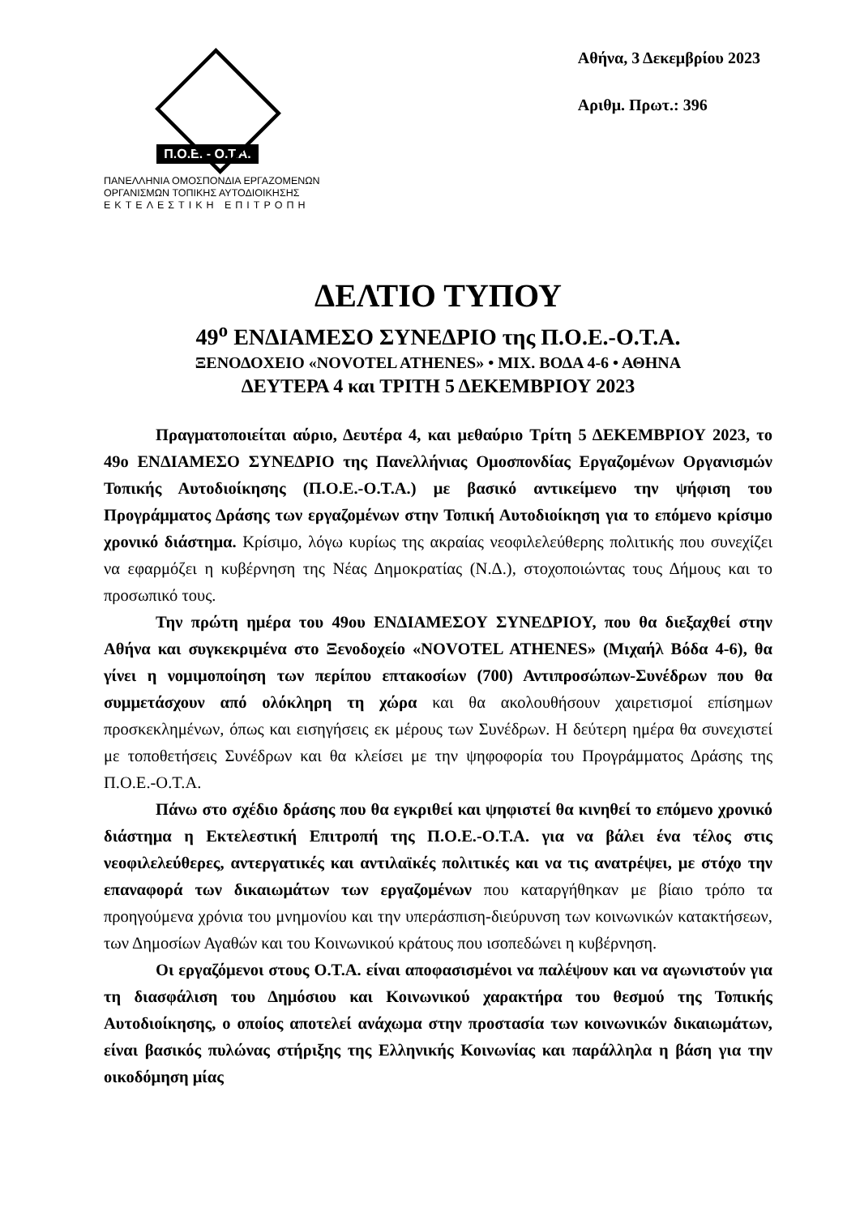Π.Ο.Ε. - Ο.Τ.Α.
ΠΑΝΕΛΛΗΝΙΑ ΟΜΟΣΠΟΝΔΙΑ ΕΡΓΑΖΟΜΕΝΩΝ
ΟΡΓΑΝΙΣΜΩΝ ΤΟΠΙΚΗΣ ΑΥΤΟΔΙΟΙΚΗΣΗΣ
ΕΚΤΕΛΕΣΤΙΚΗ ΕΠΙΤΡΟΠΗ
Αθήνα, 3 Δεκεμβρίου 2023
Αριθμ. Πρωτ.: 396
ΔΕΛΤΙΟ ΤΥΠΟΥ
49<sup>ο</sup> ΕΝΔΙΑΜΕΣΟ ΣΥΝΕΔΡΙΟ της Π.Ο.Ε.-Ο.Τ.Α.
ΞΕΝΟΔΟΧΕΙΟ «NOVOTEL ATHENES» • ΜΙΧ. ΒΟΔΑ 4-6 • ΑΘΗΝΑ
ΔΕΥΤΕΡΑ 4 και ΤΡΙΤΗ 5 ΔΕΚΕΜΒΡΙΟΥ 2023
Πραγματοποιείται αύριο, Δευτέρα 4, και μεθαύριο Τρίτη 5 ΔΕΚΕΜΒΡΙΟΥ 2023, το 49ο ΕΝΔΙΑΜΕΣΟ ΣΥΝΕΔΡΙΟ της Πανελλήνιας Ομοσπονδίας Εργαζομένων Οργανισμών Τοπικής Αυτοδιοίκησης (Π.Ο.Ε.-Ο.Τ.Α.) με βασικό αντικείμενο την ψήφιση του Προγράμματος Δράσης των εργαζομένων στην Τοπική Αυτοδιοίκηση για το επόμενο κρίσιμο χρονικό διάστημα. Κρίσιμο, λόγω κυρίως της ακραίας νεοφιλελεύθερης πολιτικής που συνεχίζει να εφαρμόζει η κυβέρνηση της Νέας Δημοκρατίας (Ν.Δ.), στοχοποιώντας τους Δήμους και το προσωπικό τους.
Την πρώτη ημέρα του 49ου ΕΝΔΙΑΜΕΣΟΥ ΣΥΝΕΔΡΙΟΥ, που θα διεξαχθεί στην Αθήνα και συγκεκριμένα στο Ξενοδοχείο «NOVOTEL ATHENES» (Μιχαήλ Βόδα 4-6), θα γίνει η νομιμοποίηση των περίπου επτακοσίων (700) Αντιπροσώπων-Συνέδρων που θα συμμετάσχουν από ολόκληρη τη χώρα και θα ακολουθήσουν χαιρετισμοί επίσημων προσκεκλημένων, όπως και εισηγήσεις εκ μέρους των Συνέδρων. Η δεύτερη ημέρα θα συνεχιστεί με τοποθετήσεις Συνέδρων και θα κλείσει με την ψηφοφορία του Προγράμματος Δράσης της Π.Ο.Ε.-Ο.Τ.Α.
Πάνω στο σχέδιο δράσης που θα εγκριθεί και ψηφιστεί θα κινηθεί το επόμενο χρονικό διάστημα η Εκτελεστική Επιτροπή της Π.Ο.Ε.-Ο.Τ.Α. για να βάλει ένα τέλος στις νεοφιλελεύθερες, αντεργατικές και αντιλαϊκές πολιτικές και να τις ανατρέψει, με στόχο την επαναφορά των δικαιωμάτων των εργαζομένων που καταργήθηκαν με βίαιο τρόπο τα προηγούμενα χρόνια του μνημονίου και την υπεράσπιση-διεύρυνση των κοινωνικών κατακτήσεων, των Δημοσίων Αγαθών και του Κοινωνικού κράτους που ισοπεδώνει η κυβέρνηση.
Οι εργαζόμενοι στους Ο.Τ.Α. είναι αποφασισμένοι να παλέψουν και να αγωνιστούν για τη διασφάλιση του Δημόσιου και Κοινωνικού χαρακτήρα του θεσμού της Τοπικής Αυτοδιοίκησης, ο οποίος αποτελεί ανάχωμα στην προστασία των κοινωνικών δικαιωμάτων, είναι βασικός πυλώνας στήριξης της Ελληνικής Κοινωνίας και παράλληλα η βάση για την οικοδόμηση μίας